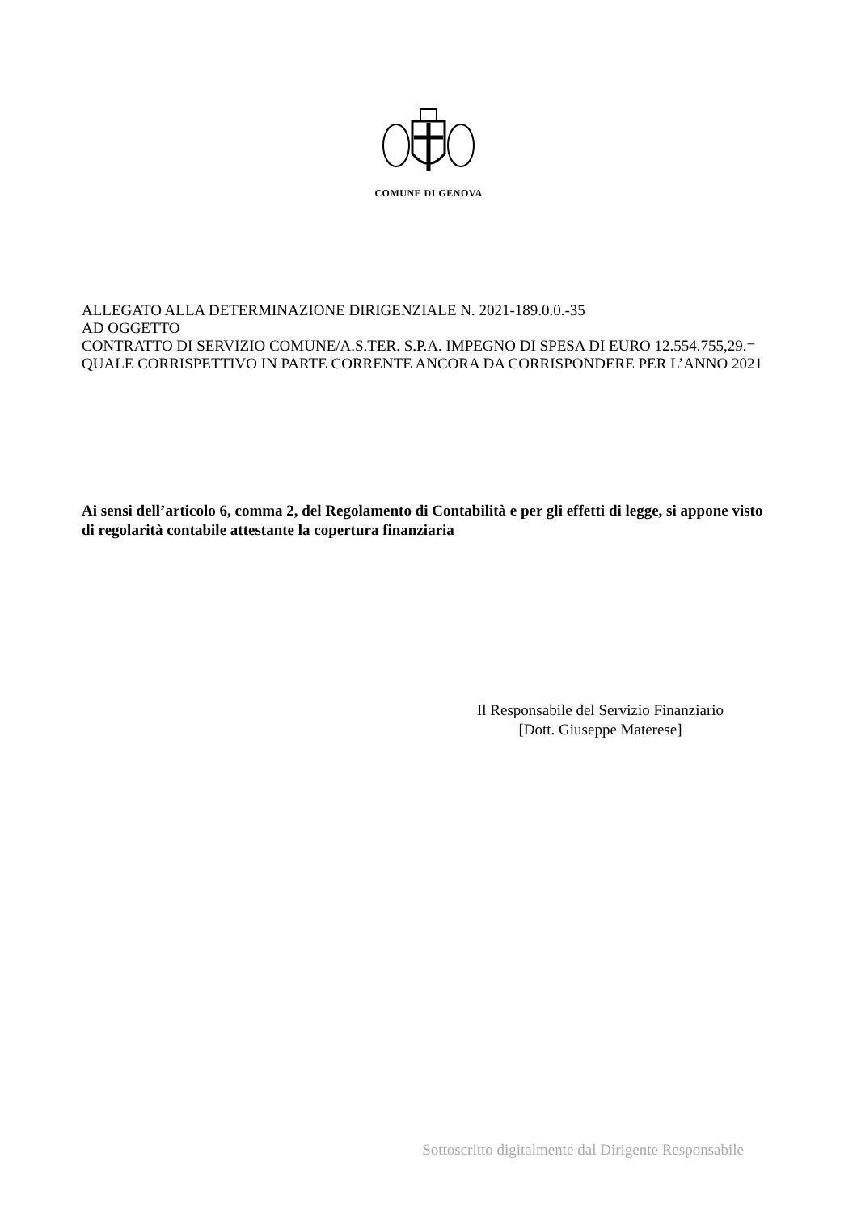COMUNE DI GENOVA
ALLEGATO ALLA DETERMINAZIONE DIRIGENZIALE N. 2021-189.0.0.-35
AD OGGETTO
CONTRATTO DI SERVIZIO COMUNE/A.S.TER. S.P.A. IMPEGNO DI SPESA DI EURO 12.554.755,29.= QUALE CORRISPETTIVO IN PARTE CORRENTE ANCORA DA CORRISPONDERE PER L’ANNO 2021
Ai sensi dell’articolo 6, comma 2, del Regolamento di Contabilità e per gli effetti di legge, si appone visto di regolarità contabile attestante la copertura finanziaria
Il Responsabile del Servizio Finanziario
[Dott. Giuseppe Materese]
Sottoscritto digitalmente dal Dirigente Responsabile